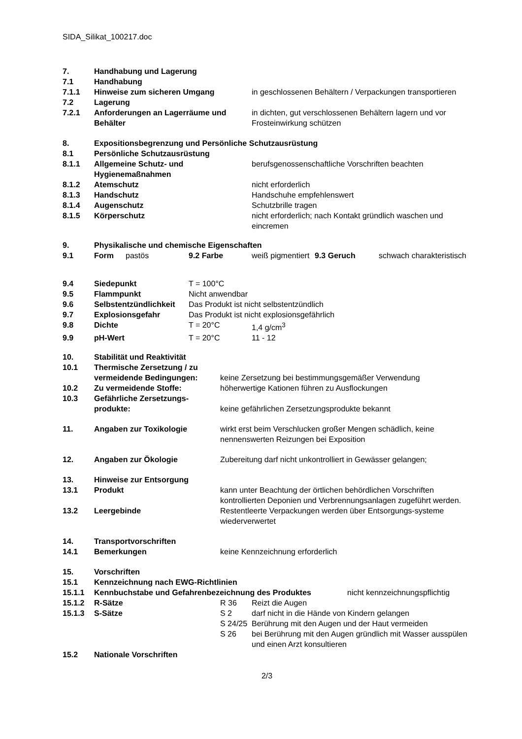SIDA_Silikat_100217.doc
| 7. | Handhabung und Lagerung | |
| 7.1 | Handhabung | |
| 7.1.1 | Hinweise zum sicheren Umgang | in geschlossenen Behältern / Verpackungen transportieren |
| 7.2 | Lagerung | |
| 7.2.1 | Anforderungen an Lagerräume und Behälter | in dichten, gut verschlossenen Behältern lagern und vor Frosteinwirkung schützen |
| 8. | Expositionsbegrenzung und Persönliche Schutzausrüstung | |
| 8.1 | Persönliche Schutzausrüstung | |
| 8.1.1 | Allgemeine Schutz- und Hygienemaßnahmen | berufsgenossenschaftliche Vorschriften beachten |
| 8.1.2 | Atemschutz | nicht erforderlich |
| 8.1.3 | Handschutz | Handschuhe empfehlenswert |
| 8.1.4 | Augenschutz | Schutzbrille tragen |
| 8.1.5 | Körperschutz | nicht erforderlich; nach Kontakt gründlich waschen und eincremen |
| 9. | Physikalische und chemische Eigenschaften | | | | | |
| 9.1 | Form | pastös | 9.2 Farbe | weiß pigmentiert | 9.3 Geruch | schwach charakteristisch |
| 9.4 | Siedepunkt | T = 100°C | |
| 9.5 | Flammpunkt | Nicht anwendbar | |
| 9.6 | Selbstentzündlichkeit | Das Produkt ist nicht selbstentzündlich | |
| 9.7 | Explosionsgefahr | Das Produkt ist nicht explosionsgefährlich | |
| 9.8 | Dichte | T = 20°C | 1,4 g/cm<sup>3</sup> |
| 9.9 | pH-Wert | T = 20°C | 11 - 12 |
| 10. | Stabilität und Reaktivität | |
| 10.1 | Thermische Zersetzung / zu vermeidende Bedingungen: | keine Zersetzung bei bestimmungsgemäßer Verwendung |
| 10.2 | Zu vermeidende Stoffe: | höherwertige Kationen führen zu Ausflockungen |
| 10.3 | Gefährliche Zersetzungs-produkte: | keine gefährlichen Zersetzungsprodukte bekannt |
| 11. | Angaben zur Toxikologie | wirkt erst beim Verschlucken großer Mengen schädlich, keine nennenswerten Reizungen bei Exposition |
| 12. | Angaben zur Ökologie | Zubereitung darf nicht unkontrolliert in Gewässer gelangen; |
| 13. | Hinweise zur Entsorgung | |
| 13.1 | Produkt | kann unter Beachtung der örtlichen behördlichen Vorschriften kontrollierten Deponien und Verbrennungsanlagen zugeführt werden. |
| 13.2 | Leergebinde | Restentleerte Verpackungen werden über Entsorgungs-systeme wiederverwertet |
| 14. | Transportvorschriften | |
| 14.1 | Bemerkungen | keine Kennzeichnung erforderlich |
| 15. | Vorschriften | |
| 15.1 | Kennzeichnung nach EWG-Richtlinien | |
| 15.1.1 | Kennbuchstabe und Gefahrenbezeichnung des Produktes | nicht kennzeichnungspflichtig |
| 15.1.2 | R-Sätze | R 36 | Reizt die Augen |
| 15.1.3 | S-Sätze | S 2 | darf nicht in die Hände von Kindern gelangen |
| | | S 24/25 | Berührung mit den Augen und der Haut vermeiden |
| | | S 26 | bei Berührung mit den Augen gründlich mit Wasser ausspülen und einen Arzt konsultieren |
| 15.2 | Nationale Vorschriften | | |
2/3